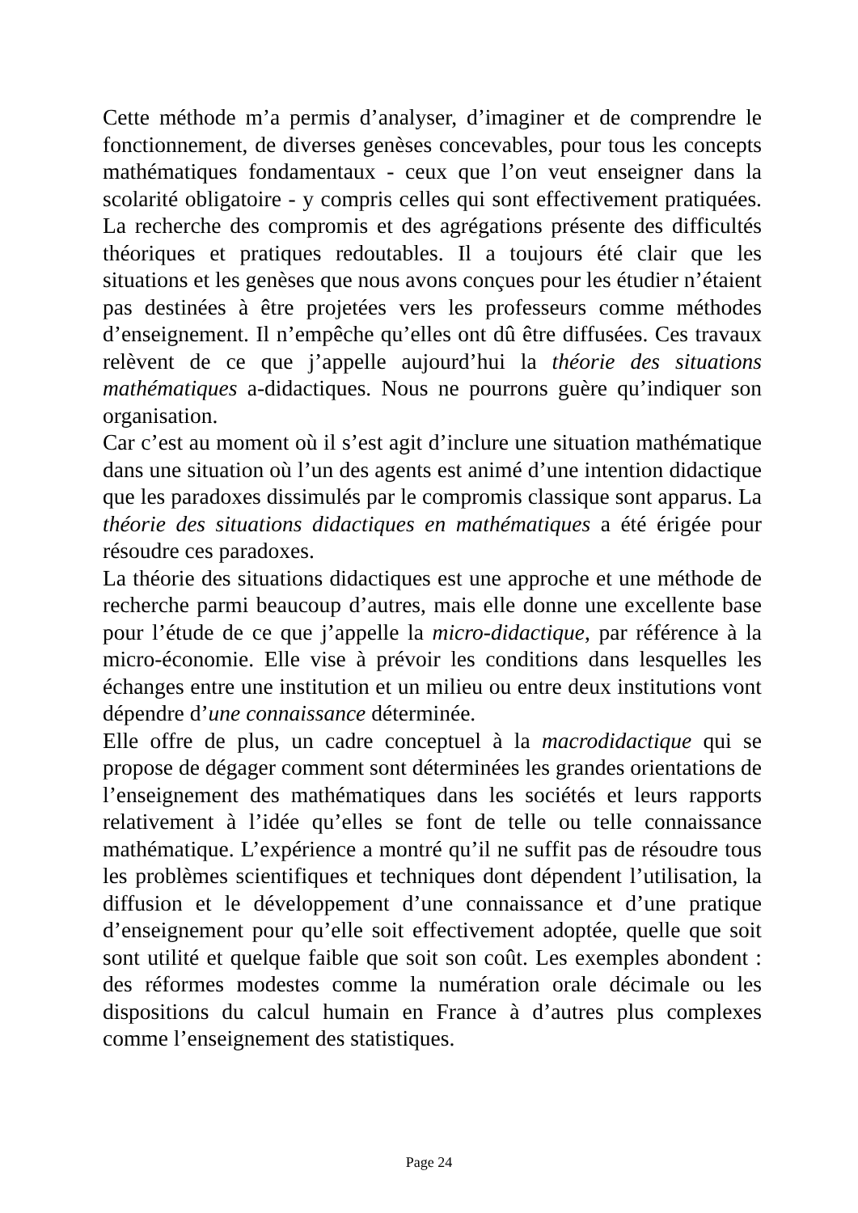Cette méthode m’a permis d’analyser, d’imaginer et de comprendre le fonctionnement, de diverses genèses concevables, pour tous les concepts mathématiques fondamentaux - ceux que l’on veut enseigner dans la scolarité obligatoire - y compris celles qui sont effectivement pratiquées. La recherche des compromis et des agrégations présente des difficultés théoriques et pratiques redoutables. Il a toujours été clair que les situations et les genèses que nous avons conçues pour les étudier n’étaient pas destinées à être projetées vers les professeurs comme méthodes d’enseignement. Il n’empêche qu’elles ont dû être diffusées. Ces travaux relèvent de ce que j’appelle aujourd’hui la théorie des situations mathématiques a-didactiques. Nous ne pourrons guère qu’indiquer son organisation.
Car c’est au moment où il s’est agit d’inclure une situation mathématique dans une situation où l’un des agents est animé d’une intention didactique que les paradoxes dissimulés par le compromis classique sont apparus. La théorie des situations didactiques en mathématiques a été érigée pour résoudre ces paradoxes.
La théorie des situations didactiques est une approche et une méthode de recherche parmi beaucoup d’autres, mais elle donne une excellente base pour l’étude de ce que j’appelle la micro-didactique, par référence à la micro-économie. Elle vise à prévoir les conditions dans lesquelles les échanges entre une institution et un milieu ou entre deux institutions vont dépendre d’une connaissance déterminée.
Elle offre de plus, un cadre conceptuel à la macrodidactique qui se propose de dégager comment sont déterminées les grandes orientations de l’enseignement des mathématiques dans les sociétés et leurs rapports relativement à l’idée qu’elles se font de telle ou telle connaissance mathématique. L’expérience a montré qu’il ne suffit pas de résoudre tous les problèmes scientifiques et techniques dont dépendent l’utilisation, la diffusion et le développement d’une connaissance et d’une pratique d’enseignement pour qu’elle soit effectivement adoptée, quelle que soit sont utilité et quelque faible que soit son coût. Les exemples abondent : des réformes modestes comme la numération orale décimale ou les dispositions du calcul humain en France à d’autres plus complexes comme l’enseignement des statistiques.
Page 24